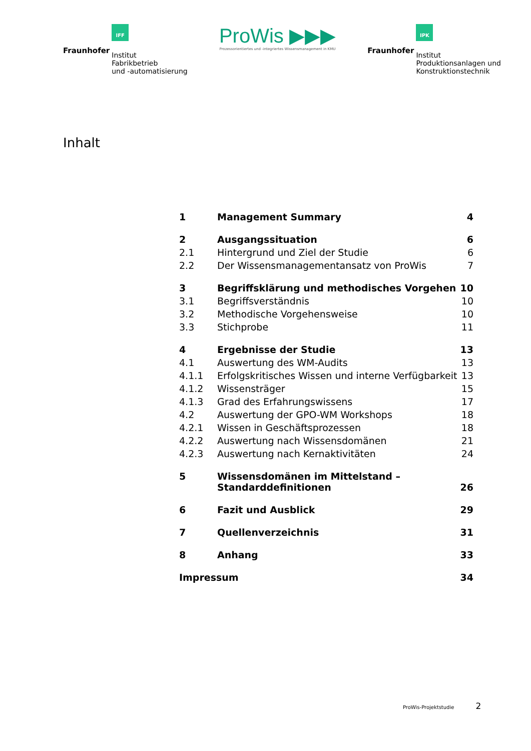Fraunhofer
IFF
Institut
Fabrikbetrieb
und -automatisierung
ProWis ▶▶▶
Prozessorientiertes und -integriertes Wissensmanagement in KMU
Fraunhofer
IPK
Institut
Produktionsanlagen und
Konstruktionstechnik
Inhalt
| 1 | Management Summary | 4 |
| 2 | Ausgangssituation | 6 |
| 2.1 | Hintergrund und Ziel der Studie | 6 |
| 2.2 | Der Wissensmanagementansatz von ProWis | 7 |
| 3 | Begriffsklärung und methodisches Vorgehen | 10 |
| 3.1 | Begriffsverständnis | 10 |
| 3.2 | Methodische Vorgehensweise | 10 |
| 3.3 | Stichprobe | 11 |
| 4 | Ergebnisse der Studie | 13 |
| 4.1 | Auswertung des WM-Audits | 13 |
| 4.1.1 | Erfolgskritisches Wissen und interne Verfügbarkeit | 13 |
| 4.1.2 | Wissensträger | 15 |
| 4.1.3 | Grad des Erfahrungswissens | 17 |
| 4.2 | Auswertung der GPO-WM Workshops | 18 |
| 4.2.1 | Wissen in Geschäftsprozessen | 18 |
| 4.2.2 | Auswertung nach Wissensdomänen | 21 |
| 4.2.3 | Auswertung nach Kernaktivitäten | 24 |
| 5 | Wissensdomänen im Mittelstand – Standarddefinitionen | 26 |
| 6 | Fazit und Ausblick | 29 |
| 7 | Quellenverzeichnis | 31 |
| 8 | Anhang | 33 |
| Impressum | | 34 |
ProWis-Projektstudie 2